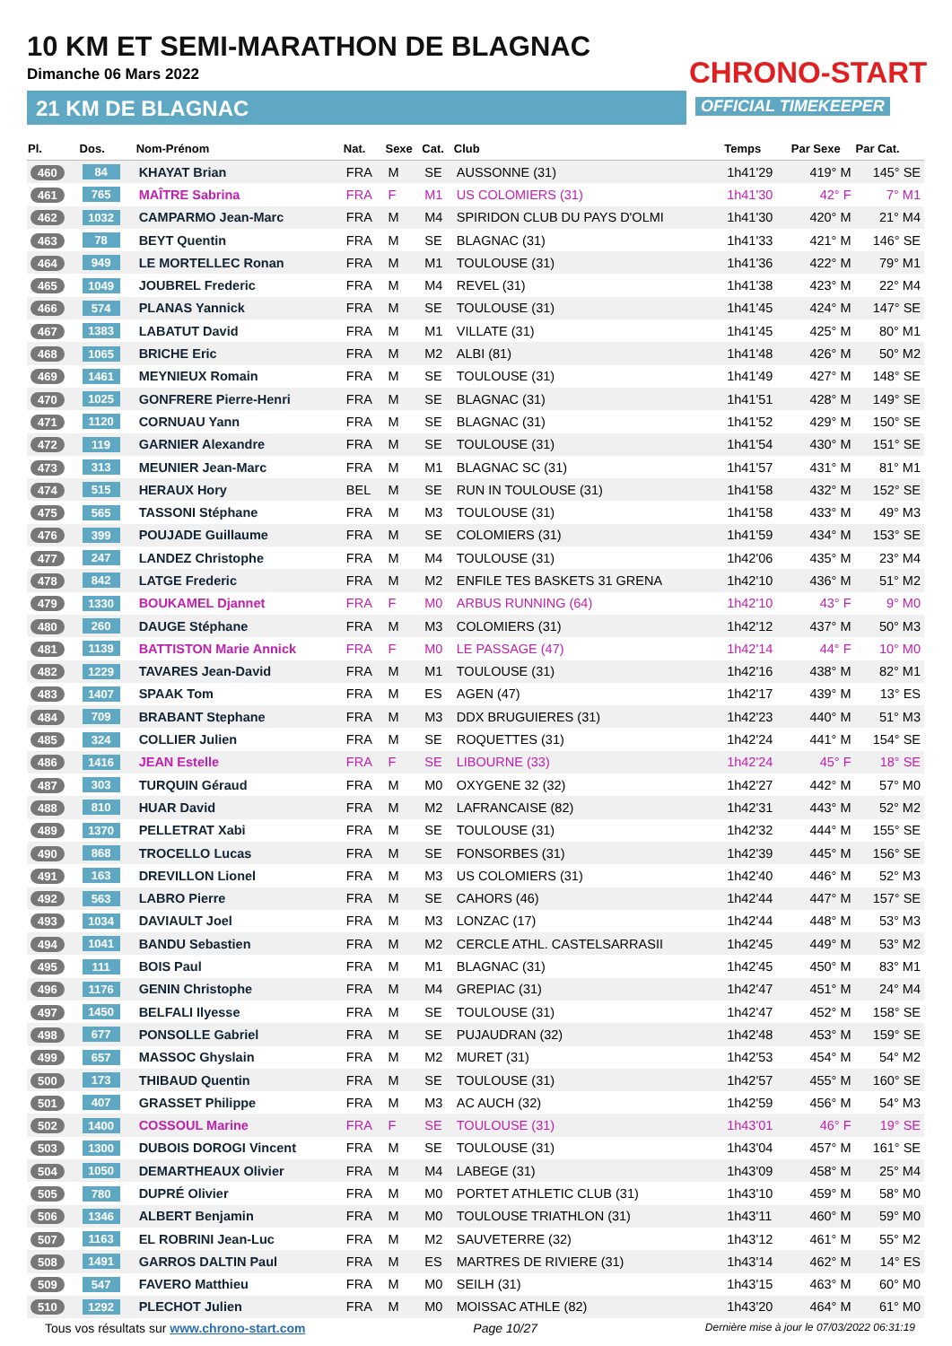10 KM ET SEMI-MARATHON DE BLAGNAC
Dimanche 06 Mars 2022
21 KM DE BLAGNAC
CHRONO-START
OFFICIAL TIMEKEEPER
| Pl. | Dos. | Nom-Prénom | Nat. | Sexe | Cat. | Club | Temps | Par Sexe | Par Cat. |
| --- | --- | --- | --- | --- | --- | --- | --- | --- | --- |
| 460 | 84 | KHAYAT Brian | FRA | M | SE | AUSSONNE (31) | 1h41'29 | 419° M | 145° SE |
| 461 | 765 | MAÎTRE Sabrina | FRA | F | M1 | US COLOMIERS (31) | 1h41'30 | 42° F | 7° M1 |
| 462 | 1032 | CAMPARMO Jean-Marc | FRA | M | M4 | SPIRIDON CLUB DU PAYS D'OLMI | 1h41'30 | 420° M | 21° M4 |
| 463 | 78 | BEYT Quentin | FRA | M | SE | BLAGNAC (31) | 1h41'33 | 421° M | 146° SE |
| 464 | 949 | LE MORTELLEC Ronan | FRA | M | M1 | TOULOUSE (31) | 1h41'36 | 422° M | 79° M1 |
| 465 | 1049 | JOUBREL Frederic | FRA | M | M4 | REVEL (31) | 1h41'38 | 423° M | 22° M4 |
| 466 | 574 | PLANAS Yannick | FRA | M | SE | TOULOUSE (31) | 1h41'45 | 424° M | 147° SE |
| 467 | 1383 | LABATUT David | FRA | M | M1 | VILLATE (31) | 1h41'45 | 425° M | 80° M1 |
| 468 | 1065 | BRICHE Eric | FRA | M | M2 | ALBI (81) | 1h41'48 | 426° M | 50° M2 |
| 469 | 1461 | MEYNIEUX Romain | FRA | M | SE | TOULOUSE (31) | 1h41'49 | 427° M | 148° SE |
| 470 | 1025 | GONFRERE Pierre-Henri | FRA | M | SE | BLAGNAC (31) | 1h41'51 | 428° M | 149° SE |
| 471 | 1120 | CORNUAU Yann | FRA | M | SE | BLAGNAC (31) | 1h41'52 | 429° M | 150° SE |
| 472 | 119 | GARNIER Alexandre | FRA | M | SE | TOULOUSE (31) | 1h41'54 | 430° M | 151° SE |
| 473 | 313 | MEUNIER Jean-Marc | FRA | M | M1 | BLAGNAC SC (31) | 1h41'57 | 431° M | 81° M1 |
| 474 | 515 | HERAUX Hory | BEL | M | SE | RUN IN TOULOUSE (31) | 1h41'58 | 432° M | 152° SE |
| 475 | 565 | TASSONI Stéphane | FRA | M | M3 | TOULOUSE (31) | 1h41'58 | 433° M | 49° M3 |
| 476 | 399 | POUJADE Guillaume | FRA | M | SE | COLOMIERS (31) | 1h41'59 | 434° M | 153° SE |
| 477 | 247 | LANDEZ Christophe | FRA | M | M4 | TOULOUSE (31) | 1h42'06 | 435° M | 23° M4 |
| 478 | 842 | LATGE Frederic | FRA | M | M2 | ENFILE TES BASKETS 31 GRENA | 1h42'10 | 436° M | 51° M2 |
| 479 | 1330 | BOUKAMEL Djannet | FRA | F | M0 | ARBUS RUNNING (64) | 1h42'10 | 43° F | 9° M0 |
| 480 | 260 | DAUGE Stéphane | FRA | M | M3 | COLOMIERS (31) | 1h42'12 | 437° M | 50° M3 |
| 481 | 1139 | BATTISTON Marie Annick | FRA | F | M0 | LE PASSAGE (47) | 1h42'14 | 44° F | 10° M0 |
| 482 | 1229 | TAVARES Jean-David | FRA | M | M1 | TOULOUSE (31) | 1h42'16 | 438° M | 82° M1 |
| 483 | 1407 | SPAAK Tom | FRA | M | ES | AGEN (47) | 1h42'17 | 439° M | 13° ES |
| 484 | 709 | BRABANT Stephane | FRA | M | M3 | DDX BRUGUIERES (31) | 1h42'23 | 440° M | 51° M3 |
| 485 | 324 | COLLIER Julien | FRA | M | SE | ROQUETTES (31) | 1h42'24 | 441° M | 154° SE |
| 486 | 1416 | JEAN Estelle | FRA | F | SE | LIBOURNE (33) | 1h42'24 | 45° F | 18° SE |
| 487 | 303 | TURQUIN Géraud | FRA | M | M0 | OXYGENE 32 (32) | 1h42'27 | 442° M | 57° M0 |
| 488 | 810 | HUAR David | FRA | M | M2 | LAFRANCAISE (82) | 1h42'31 | 443° M | 52° M2 |
| 489 | 1370 | PELLETRAT Xabi | FRA | M | SE | TOULOUSE (31) | 1h42'32 | 444° M | 155° SE |
| 490 | 868 | TROCELLO Lucas | FRA | M | SE | FONSORBES (31) | 1h42'39 | 445° M | 156° SE |
| 491 | 163 | DREVILLON Lionel | FRA | M | M3 | US COLOMIERS (31) | 1h42'40 | 446° M | 52° M3 |
| 492 | 563 | LABRO Pierre | FRA | M | SE | CAHORS (46) | 1h42'44 | 447° M | 157° SE |
| 493 | 1034 | DAVIAULT Joel | FRA | M | M3 | LONZAC (17) | 1h42'44 | 448° M | 53° M3 |
| 494 | 1041 | BANDU Sebastien | FRA | M | M2 | CERCLE ATHL. CASTELSARRASII | 1h42'45 | 449° M | 53° M2 |
| 495 | 111 | BOIS Paul | FRA | M | M1 | BLAGNAC (31) | 1h42'45 | 450° M | 83° M1 |
| 496 | 1176 | GENIN Christophe | FRA | M | M4 | GREPIAC (31) | 1h42'47 | 451° M | 24° M4 |
| 497 | 1450 | BELFALI Ilyesse | FRA | M | SE | TOULOUSE (31) | 1h42'47 | 452° M | 158° SE |
| 498 | 677 | PONSOLLE Gabriel | FRA | M | SE | PUJAUDRAN (32) | 1h42'48 | 453° M | 159° SE |
| 499 | 657 | MASSOC Ghyslain | FRA | M | M2 | MURET (31) | 1h42'53 | 454° M | 54° M2 |
| 500 | 173 | THIBAUD Quentin | FRA | M | SE | TOULOUSE (31) | 1h42'57 | 455° M | 160° SE |
| 501 | 407 | GRASSET Philippe | FRA | M | M3 | AC AUCH (32) | 1h42'59 | 456° M | 54° M3 |
| 502 | 1400 | COSSOUL Marine | FRA | F | SE | TOULOUSE (31) | 1h43'01 | 46° F | 19° SE |
| 503 | 1300 | DUBOIS DOROGI Vincent | FRA | M | SE | TOULOUSE (31) | 1h43'04 | 457° M | 161° SE |
| 504 | 1050 | DEMARTHEAUX Olivier | FRA | M | M4 | LABEGE (31) | 1h43'09 | 458° M | 25° M4 |
| 505 | 780 | DUPRÉ Olivier | FRA | M | M0 | PORTET ATHLETIC CLUB (31) | 1h43'10 | 459° M | 58° M0 |
| 506 | 1346 | ALBERT Benjamin | FRA | M | M0 | TOULOUSE TRIATHLON (31) | 1h43'11 | 460° M | 59° M0 |
| 507 | 1163 | EL ROBRINI Jean-Luc | FRA | M | M2 | SAUVETERRE (32) | 1h43'12 | 461° M | 55° M2 |
| 508 | 1491 | GARROS DALTIN Paul | FRA | M | ES | MARTRES DE RIVIERE (31) | 1h43'14 | 462° M | 14° ES |
| 509 | 547 | FAVERO Matthieu | FRA | M | M0 | SEILH (31) | 1h43'15 | 463° M | 60° M0 |
| 510 | 1292 | PLECHOT Julien | FRA | M | M0 | MOISSAC ATHLE (82) | 1h43'20 | 464° M | 61° M0 |
Tous vos résultats sur www.chrono-start.com Page 10/27 Dernière mise à jour le 07/03/2022 06:31:19